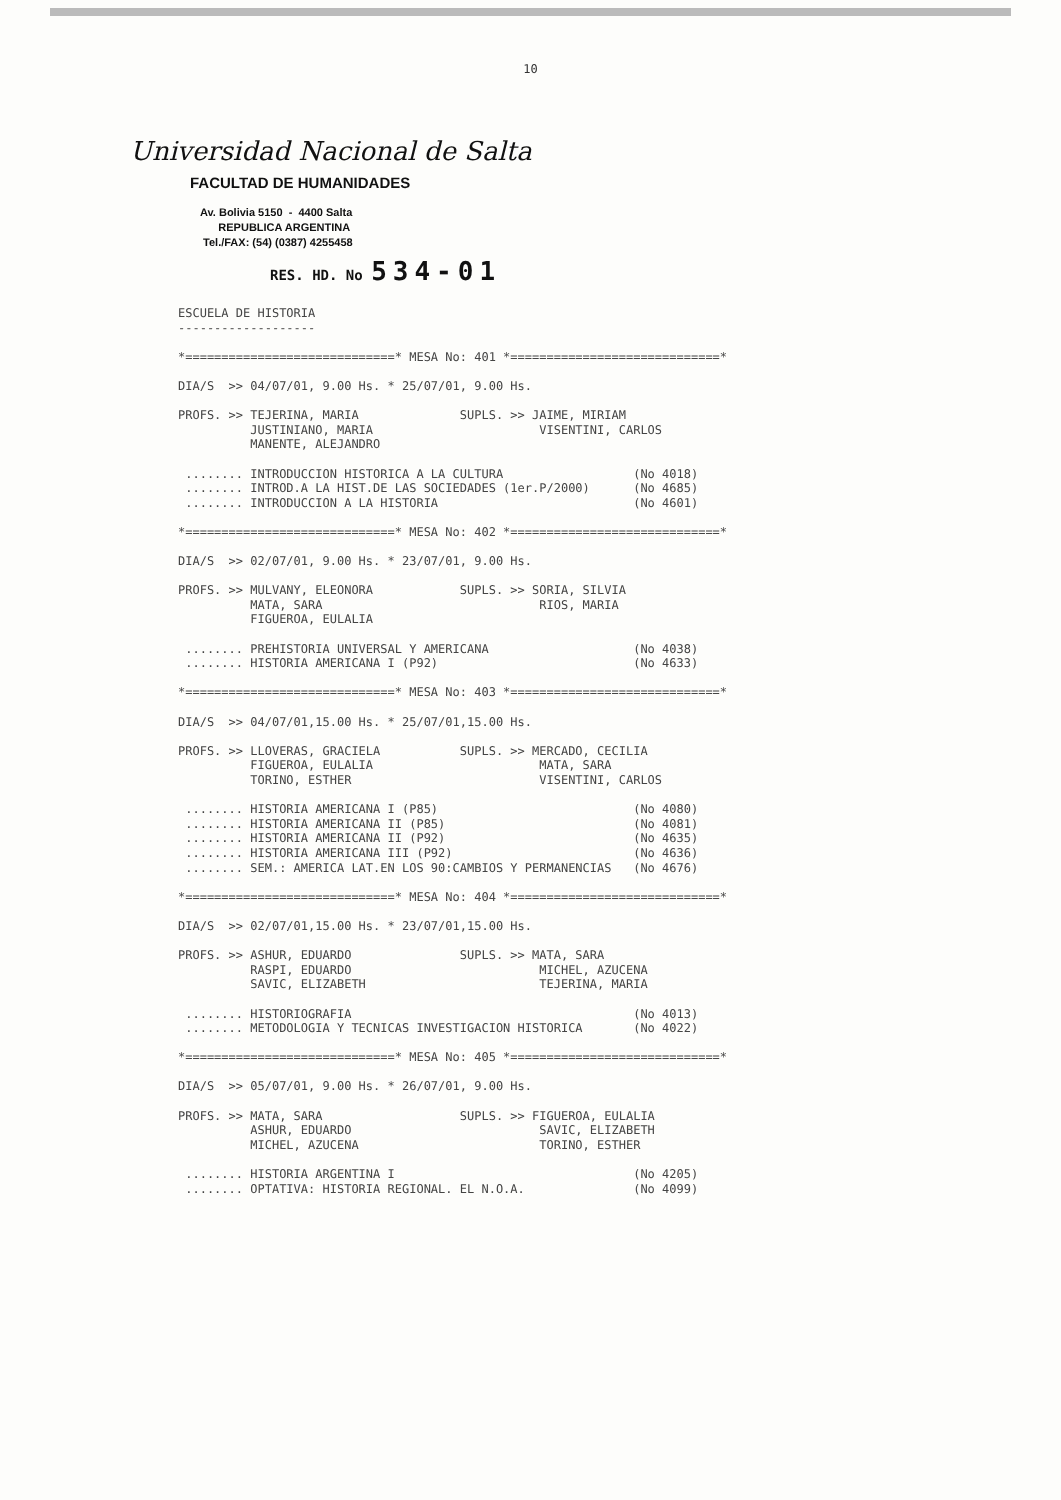10
Universidad Nacional de Salta
FACULTAD DE HUMANIDADES
Av. Bolivia 5150 - 4400 Salta
REPUBLICA ARGENTINA
Tel./FAX: (54) (0387) 4255458
RES. HD. No 534-01
ESCUELA DE HISTORIA
-------------------

*=============================* MESA No: 401 *=============================*

DIA/S  >> 04/07/01, 9.00 Hs. * 25/07/01, 9.00 Hs.

PROFS. >> TEJERINA, MARIA              SUPLS. >> JAIME, MIRIAM
          JUSTINIANO, MARIA                       VISENTINI, CARLOS
          MANENTE, ALEJANDRO

 ........ INTRODUCCION HISTORICA A LA CULTURA                  (No 4018)
 ........ INTROD.A LA HIST.DE LAS SOCIEDADES (1er.P/2000)      (No 4685)
 ........ INTRODUCCION A LA HISTORIA                           (No 4601)

*=============================* MESA No: 402 *=============================*

DIA/S  >> 02/07/01, 9.00 Hs. * 23/07/01, 9.00 Hs.

PROFS. >> MULVANY, ELEONORA            SUPLS. >> SORIA, SILVIA
          MATA, SARA                              RIOS, MARIA
          FIGUEROA, EULALIA

 ........ PREHISTORIA UNIVERSAL Y AMERICANA                    (No 4038)
 ........ HISTORIA AMERICANA I (P92)                           (No 4633)

*=============================* MESA No: 403 *=============================*

DIA/S  >> 04/07/01,15.00 Hs. * 25/07/01,15.00 Hs.

PROFS. >> LLOVERAS, GRACIELA           SUPLS. >> MERCADO, CECILIA
          FIGUEROA, EULALIA                       MATA, SARA
          TORINO, ESTHER                          VISENTINI, CARLOS

 ........ HISTORIA AMERICANA I (P85)                           (No 4080)
 ........ HISTORIA AMERICANA II (P85)                          (No 4081)
 ........ HISTORIA AMERICANA II (P92)                          (No 4635)
 ........ HISTORIA AMERICANA III (P92)                         (No 4636)
 ........ SEM.: AMERICA LAT.EN LOS 90:CAMBIOS Y PERMANENCIAS   (No 4676)

*=============================* MESA No: 404 *=============================*

DIA/S  >> 02/07/01,15.00 Hs. * 23/07/01,15.00 Hs.

PROFS. >> ASHUR, EDUARDO               SUPLS. >> MATA, SARA
          RASPI, EDUARDO                          MICHEL, AZUCENA
          SAVIC, ELIZABETH                        TEJERINA, MARIA

 ........ HISTORIOGRAFIA                                       (No 4013)
 ........ METODOLOGIA Y TECNICAS INVESTIGACION HISTORICA       (No 4022)

*=============================* MESA No: 405 *=============================*

DIA/S  >> 05/07/01, 9.00 Hs. * 26/07/01, 9.00 Hs.

PROFS. >> MATA, SARA                   SUPLS. >> FIGUEROA, EULALIA
          ASHUR, EDUARDO                          SAVIC, ELIZABETH
          MICHEL, AZUCENA                         TORINO, ESTHER

 ........ HISTORIA ARGENTINA I                                 (No 4205)
 ........ OPTATIVA: HISTORIA REGIONAL. EL N.O.A.               (No 4099)